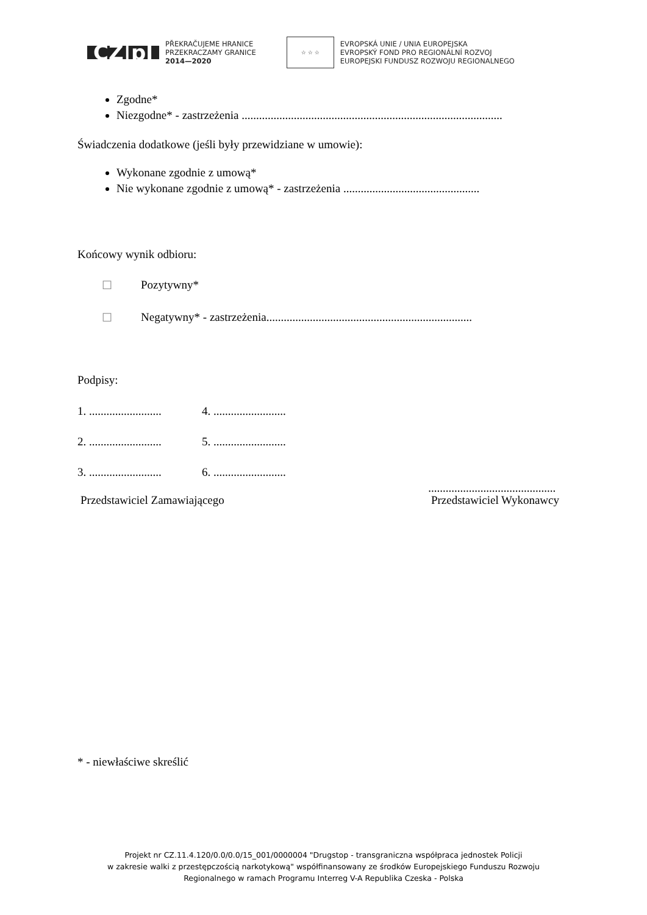CZ|pl
PŘEKRAČUJEME HRANICE
PRZEKRACZAMY GRANICE
2014—2020
☆ ☆ ☆
EVROPSKÁ UNIE / UNIA EUROPEJSKA
EVROPSKÝ FOND PRO REGIONÁLNÍ ROZVOJ
EUROPEJSKI FUNDUSZ ROZWOJU REGIONALNEGO
Zgodne*
Niezgodne* - zastrzeżenia ..........................................................................................
Świadczenia dodatkowe (jeśli były przewidziane w umowie):
Wykonane zgodnie z umową*
Nie wykonane zgodnie z umową* - zastrzeżenia ...............................................
Końcowy wynik odbioru:
☐ Pozytywny*
☐ Negatywny* - zastrzeżenia.......................................................................
Podpisy:
1. ......................... 4. .........................
2. ......................... 5. .........................
3. ......................... 6. .........................
Przedstawiciel Zamawiającego ............................................
Przedstawiciel Wykonawcy
* - niewłaściwe skreślić
Projekt nr CZ.11.4.120/0.0/0.0/15_001/0000004 "Drugstop - transgraniczna współpraca jednostek Policji
w zakresie walki z przestępczością narkotykową" współfinansowany ze środków Europejskiego Funduszu Rozwoju
Regionalnego w ramach Programu Interreg V-A Republika Czeska - Polska